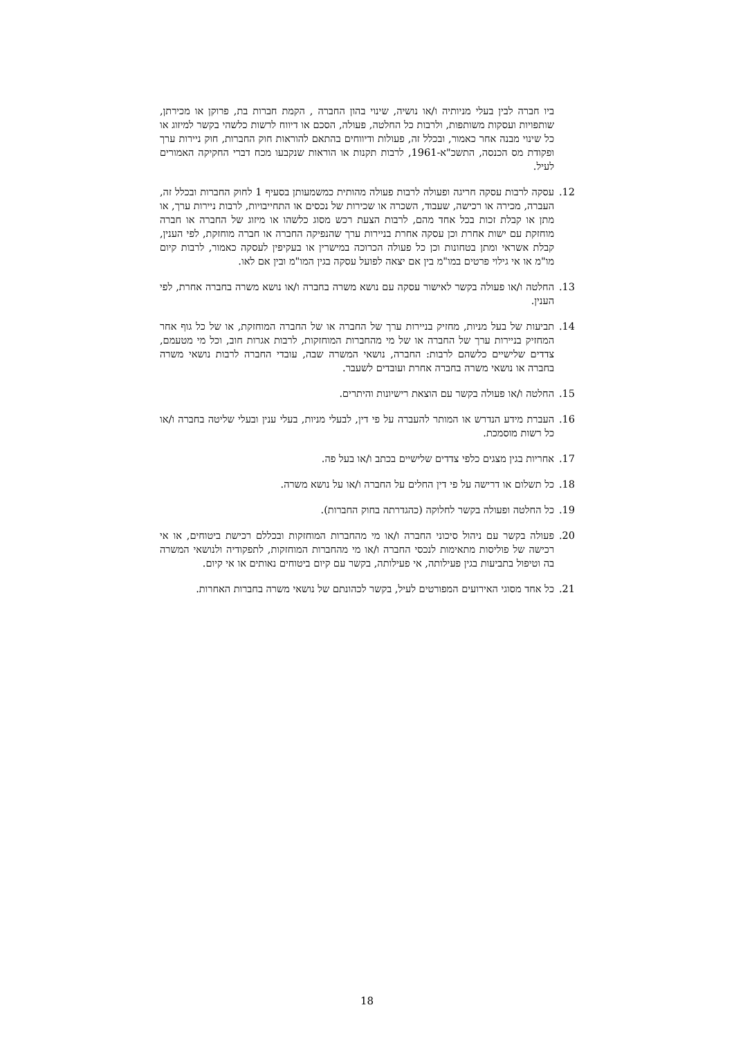ביו חברה לבין בעלי מניותיה ו/או נושיה, שינוי בהון החברה , הקמת חברות בת, פרוקן או מכירתן, שותפויות ועסקות משותפות, ולרבות כל החלטה, פעולה, הסכם או דיווח לרשות כלשהי בקשר למיזוג או כל שינוי מבנה אחר כאמור, ובכלל זה, פעולות ודיווחים בהתאם להוראות חוק החברות, חוק ניירות ערך ופקודת מס הכנסה, התשכ"א-1961, לרבות תקנות או הוראות שנקבעו מכח דברי החקיקה האמורים לעיל.
12. עסקה לרבות עסקה חריגה ופעולה לרבות פעולה מהותית כמשמעותן בסעיף 1 לחוק החברות ובכלל זה, העברה, מכירה או רכישה, שעבוד, השכרה או שכירות של נכסים או התחייבויות, לרבות ניירות ערך, או מתן או קבלת זכות בכל אחד מהם, לרבות הצעת רכש מסוג כלשהו או מיזוג של החברה או חברה מוחזקת עם ישות אחרת וכן עסקה אחרת בניירות ערך שהנפיקה החברה או חברה מוחזקת, לפי הענין, קבלת אשראי ומתן בטחונות וכן כל פעולה הכרוכה במישרין או בעקיפין לעסקה כאמור, לרבות קיום מו"מ או אי גילוי פרטים במו"מ בין אם יצאה לפועל עסקה בגין המו"מ ובין אם לאו.
13. החלטה ו/או פעולה בקשר לאישור עסקה עם נושא משרה בחברה ו/או נושא משרה בחברה אחרת, לפי הענין.
14. תביעות של בעל מניות, מחזיק בניירות ערך של החברה או של החברה המוחזקת, או של כל גוף אחר המחזיק בניירות ערך של החברה או של מי מהחברות המוחזקות, לרבות אגרות חוב, וכל מי מטעמם, צדדים שלישיים כלשהם לרבות: החברה, נושאי המשרה שבה, עובדי החברה לרבות נושאי משרה בחברה או נושאי משרה בחברה אחרת ועובדים לשעבר.
15. החלטה ו/או פעולה בקשר עם הוצאת רישיונות והיתרים.
16. העברת מידע הנדרש או המותר להעברה על פי דין, לבעלי מניות, בעלי ענין ובעלי שליטה בחברה ו/או כל רשות מוסמכת.
17. אחריות בגין מצגים כלפי צדדים שלישיים בכתב ו/או בעל פה.
18. כל תשלום או דרישה על פי דין החלים על החברה ו/או על נושא משרה.
19. כל החלטה ופעולה בקשר לחלוקה (כהגדרתה בחוק החברות).
20. פעולה בקשר עם ניהול סיכוני החברה ו/או מי מהחברות המוחזקות ובכללם רכישת ביטוחים, או אי רכישה של פוליסות מתאימות לנכסי החברה ו/או מי מהחברות המוחזקות, לתפקודיה ולנושאי המשרה בה וטיפול בתביעות בגין פעילותה, אי פעילותה, בקשר עם קיום ביטוחים נאותים או אי קיום.
21. כל אחד מסוגי האירועים המפורטים לעיל, בקשר לכהונתם של נושאי משרה בחברות האחרות.
18